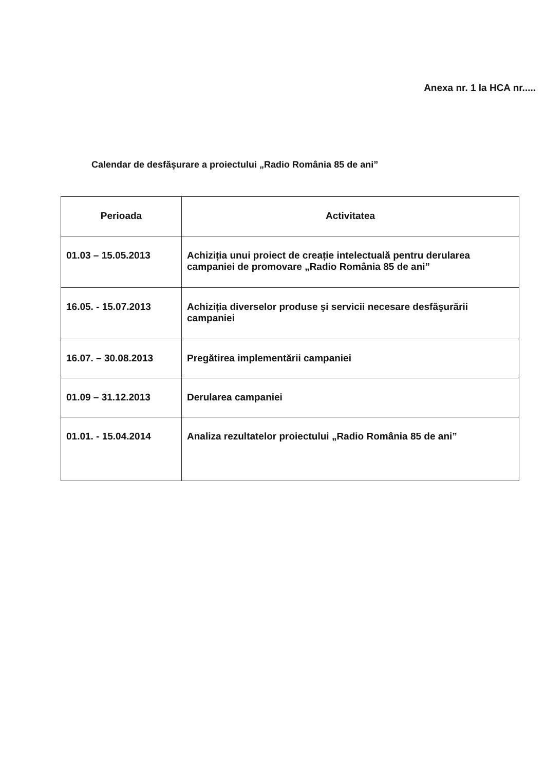Anexa nr. 1 la HCA nr.....
Calendar de desfăşurare a proiectului „Radio România 85 de ani”
| Perioada | Activitatea |
| --- | --- |
| 01.03 – 15.05.2013 | Achiziția unui proiect de creație intelectuală pentru derularea campaniei de promovare „Radio România 85 de ani” |
| 16.05. - 15.07.2013 | Achiziția diverselor produse şi servicii necesare desfăşurării campaniei |
| 16.07. – 30.08.2013 | Pregătirea implementării campaniei |
| 01.09 – 31.12.2013 | Derularea campaniei |
| 01.01. - 15.04.2014 | Analiza rezultatelor proiectului „Radio România 85 de ani” |